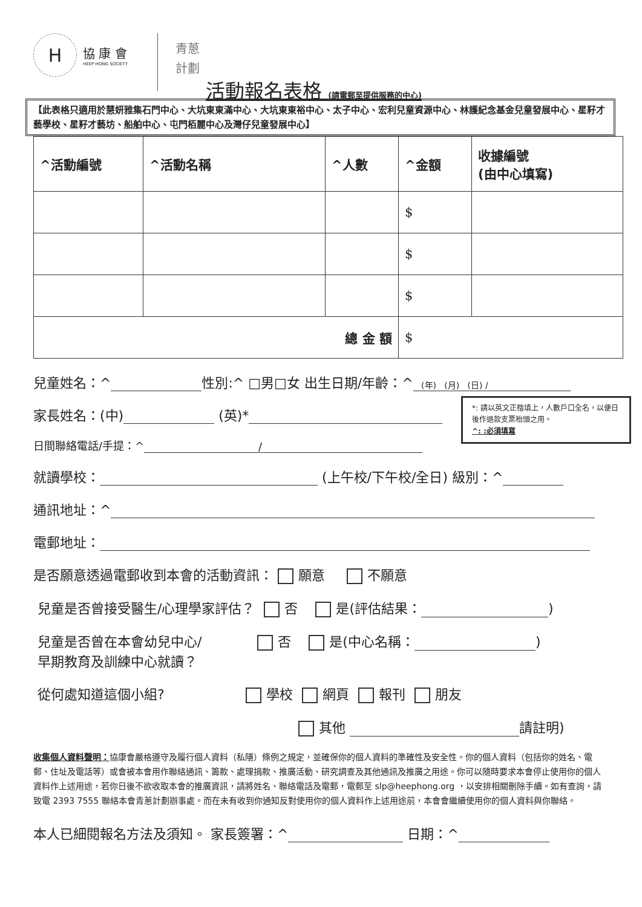H
協 康 會
HEEP HONG SOCIETY
青蔥
計劃
活動報名表格 (請電郵至提供服務的中心)
【此表格只適用於慧妍雅集石門中心、大坑東東滿中心、大坑東東裕中心、太子中心、宏利兒童資源中心、林護紀念基金兒童發展中心、星籽才藝學校、星籽才藝坊、船舶中心、屯門栢麗中心及灣仔兒童發展中心】
| ^活動編號 | ^活動名稱 | ^人數 | ^金額 | 收據編號 (由中心填寫) |
| --- | --- | --- | --- | --- |
| | | | $ | |
| | | | $ | |
| | | | $ | |
| 總 金 額 | | | $ | |
兒童姓名：^ 性別:^ □男□女 出生日期/年齡：^ (年) (月) (日) /
家長姓名：(中) (英)*
日間聯絡電話/手提：^ /
就讀學校： (上午校/下午校/全日) 級別：^
通訊地址：^
電郵地址：
是否願意透過電郵收到本會的活動資訊： 願意 不願意
兒童是否曾接受醫生/心理學家評估？ 否 是(評估結果： )
兒童是否曾在本會幼兒中心/ 否 是(中心名稱： )
早期教育及訓練中心就讀？
從何處知道這個小組? 學校 網頁 報刊 朋友
其他 請註明)
收集個人資料聲明：協康會嚴格遵守及履行個人資料（私隱）條例之規定，並確保你的個人資料的準確性及安全性。你的個人資料（包括你的姓名、電郵、住址及電話等）或會被本會用作聯絡通訊、籌款、處理捐款、推廣活動、研究調查及其他通訊及推廣之用途。你可以隨時要求本會停止使用你的個人資料作上述用途，若你日後不欲收取本會的推廣資訊，請將姓名、聯絡電話及電郵，電郵至 slp@heephong.org ，以安排相關刪除手續。如有查詢，請致電 2393 7555 聯絡本會青蔥計劃辦事處。而在未有收到你通知反對使用你的個人資料作上述用途前，本會會繼續使用你的個人資料與你聯絡。
本人已細閱報名方法及須知。 家長簽署：^ 日期：^
*: 請以英文正楷填上，人數戶口全名，以便日後作退款支票枱頭之用。
^: :必須填寫